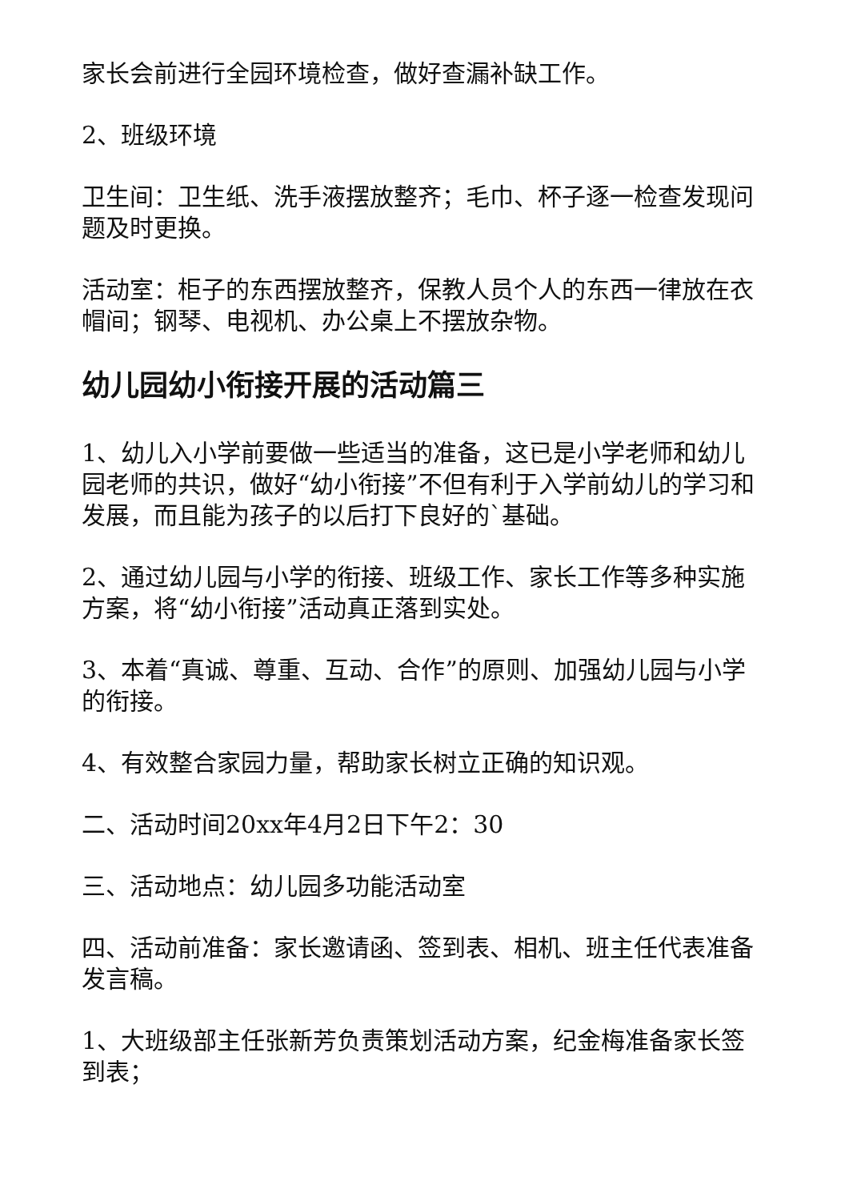家长会前进行全园环境检查，做好查漏补缺工作。
2、班级环境
卫生间：卫生纸、洗手液摆放整齐；毛巾、杯子逐一检查发现问题及时更换。
活动室：柜子的东西摆放整齐，保教人员个人的东西一律放在衣帽间；钢琴、电视机、办公桌上不摆放杂物。
幼儿园幼小衔接开展的活动篇三
1、幼儿入小学前要做一些适当的准备，这已是小学老师和幼儿园老师的共识，做好“幼小衔接”不但有利于入学前幼儿的学习和发展，而且能为孩子的以后打下良好的`基础。
2、通过幼儿园与小学的衔接、班级工作、家长工作等多种实施方案，将“幼小衔接”活动真正落到实处。
3、本着“真诚、尊重、互动、合作”的原则、加强幼儿园与小学的衔接。
4、有效整合家园力量，帮助家长树立正确的知识观。
二、活动时间20xx年4月2日下午2：30
三、活动地点：幼儿园多功能活动室
四、活动前准备：家长邀请函、签到表、相机、班主任代表准备发言稿。
1、大班级部主任张新芳负责策划活动方案，纪金梅准备家长签到表；